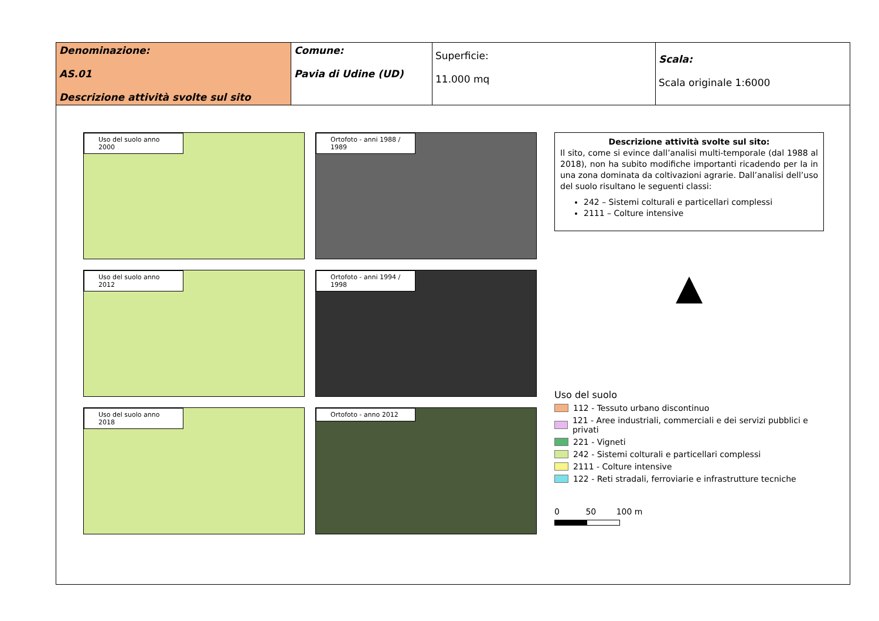| Denominazione: AS.01 Descrizione attività svolte sul sito | Comune: Pavia di Udine (UD) | Superficie: 11.000 mq | Scala: Scala originale 1:6000 |
Uso del suolo anno 2000
Ortofoto - anni 1988 / 1989
Uso del suolo anno 2012
Ortofoto - anni 1994 / 1998
Uso del suolo anno 2018
Ortofoto - anno 2012
Descrizione attività svolte sul sito:
Il sito, come si evince dall’analisi multi-temporale (dal 1988 al 2018), non ha subito modifiche importanti ricadendo per la in una zona dominata da coltivazioni agrarie. Dall’analisi dell’uso del suolo risultano le seguenti classi:
242 – Sistemi colturali e particellari complessi
2111 – Colture intensive
▲
Uso del suolo
112 - Tessuto urbano discontinuo
121 - Aree industriali, commerciali e dei servizi pubblici e privati
221 - Vigneti
242 - Sistemi colturali e particellari complessi
2111 - Colture intensive
122 - Reti stradali, ferroviarie e infrastrutture tecniche
0 50 100 m